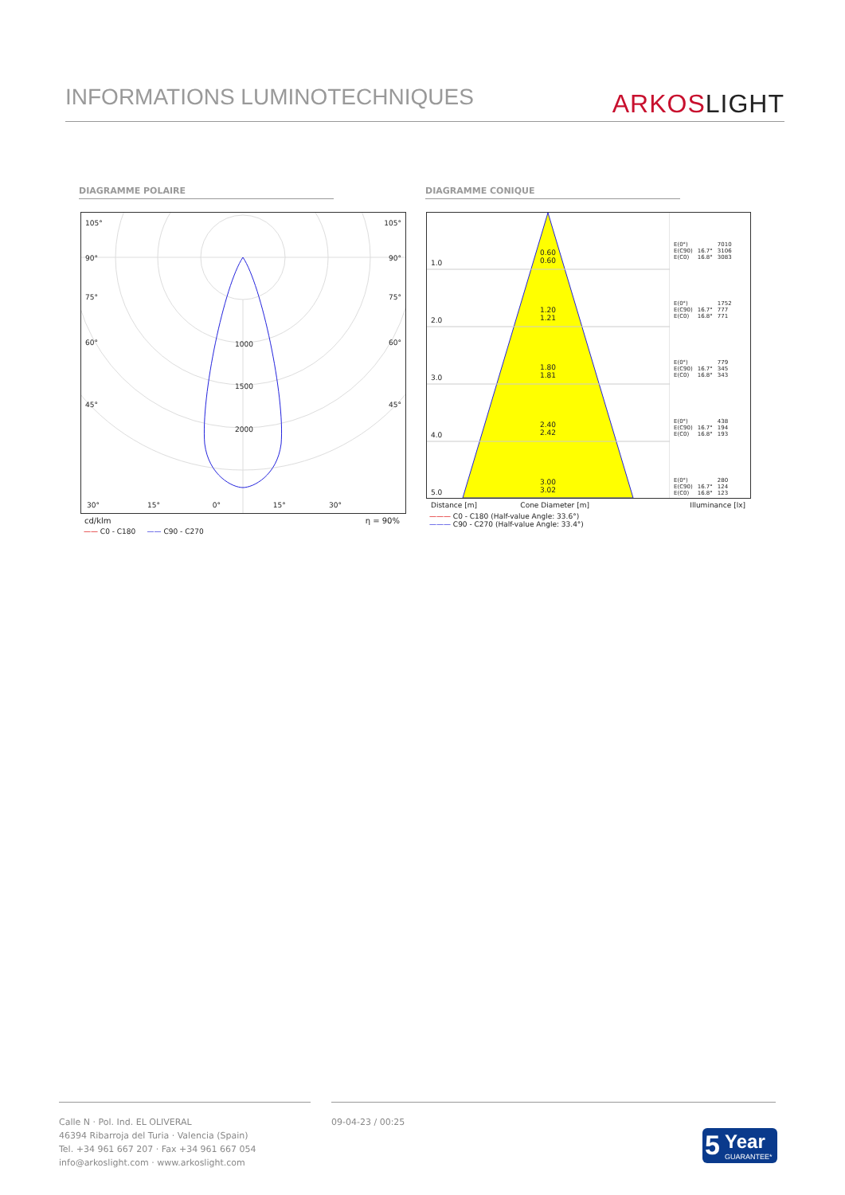INFORMATIONS LUMINOTECHNIQUES
ARKOSLIGHT
DIAGRAMME POLAIRE DIAGRAMME CONIQUE
105° 105°
90° 90°
75° 75°
60° 60°
45° 45°
1000
1500
2000
30° 15° 0° 15° 30°
cd/klm η = 90%
—— C0 - C180 —— C90 - C270
1.0
0.60
0.60
2.0
1.20
1.21
3.0
1.80
1.81
4.0
2.40
2.42
5.0
3.00
3.02
| E(0°) | | 7010 |
| E(C90) | 16.7° | 3106 |
| E(C0) | 16.8° | 3083 |
| E(0°) | | 1752 |
| E(C90) | 16.7° | 777 |
| E(C0) | 16.8° | 771 |
| E(0°) | | 779 |
| E(C90) | 16.7° | 345 |
| E(C0) | 16.8° | 343 |
| E(0°) | | 438 |
| E(C90) | 16.7° | 194 |
| E(C0) | 16.8° | 193 |
| E(0°) | | 280 |
| E(C90) | 16.7° | 124 |
| E(C0) | 16.8° | 123 |
Distance [m] Cone Diameter [m] Illuminance [lx]
——— C0 - C180 (Half-value Angle: 33.6°)
——— C90 - C270 (Half-value Angle: 33.4°)
Calle N · Pol. Ind. EL OLIVERAL
46394 Ribarroja del Turia · Valencia (Spain)
Tel. +34 961 667 207 · Fax +34 961 667 054
info@arkoslight.com · www.arkoslight.com
09-04-23 / 00:25
5 Year
GUARANTEE*